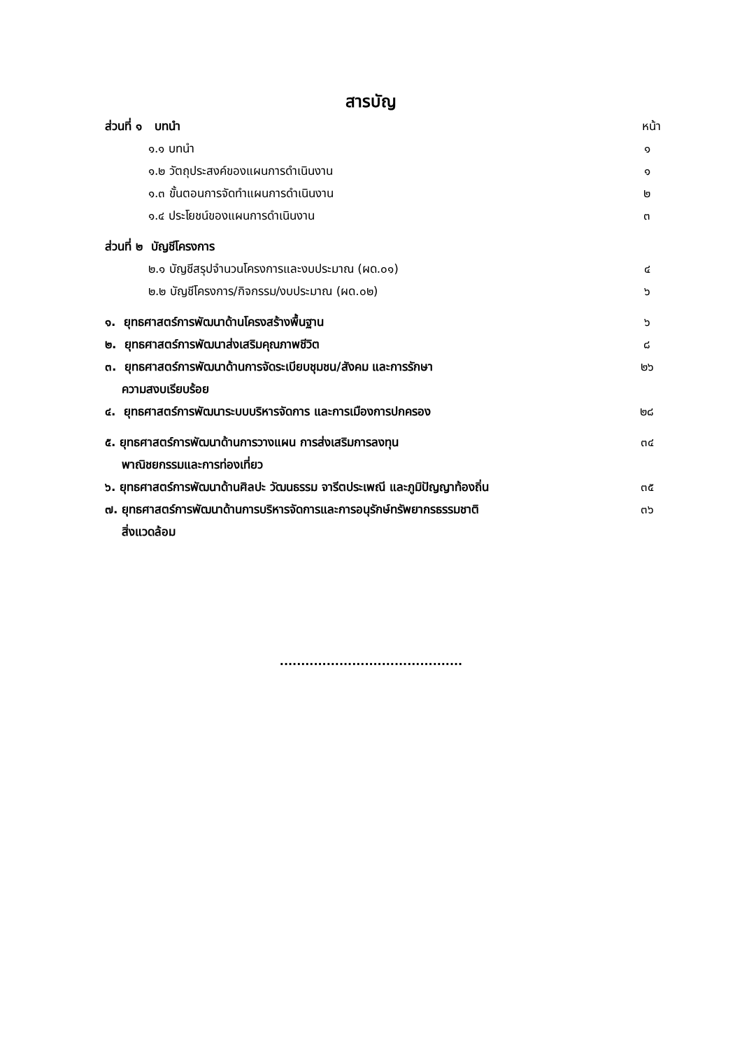สารบัญ
ส่วนที่ ๑ บทนำ หน้า
๑.๑ บทนำ ๑
๑.๒ วัตถุประสงค์ของแผนการดำเนินงาน ๑
๑.๓ ขั้นตอนการจัดทำแผนการดำเนินงาน ๒
๑.๔ ประโยชน์ของแผนการดำเนินงาน ๓
ส่วนที่ ๒ บัญชีโครงการ
๒.๑ บัญชีสรุปจำนวนโครงการและงบประมาณ (ผด.๐๑) ๔
๒.๒ บัญชีโครงการ/กิจกรรม/งบประมาณ (ผด.๐๒) ๖
๑. ยุทธศาสตร์การพัฒนาด้านโครงสร้างพื้นฐาน ๖
๒. ยุทธศาสตร์การพัฒนาส่งเสริมคุณภาพชีวิต ๘
๓. ยุทธศาสตร์การพัฒนาด้านการจัดระเบียบชุมชน/สังคม และการรักษา
ความสงบเรียบร้อย ๒๖
๔. ยุทธศาสตร์การพัฒนาระบบบริหารจัดการ และการเมืองการปกครอง ๒๘
๕. ยุทธศาสตร์การพัฒนาด้านการวางแผน การส่งเสริมการลงทุน
พาณิชยกรรมและการท่องเที่ยว ๓๔
๖. ยุทธศาสตร์การพัฒนาด้านศิลปะ วัฒนธรรม จารีตประเพณี และภูมิปัญญาท้องถิ่น ๓๕
๗. ยุทธศาสตร์การพัฒนาด้านการบริหารจัดการและการอนุรักษ์ทรัพยากรธรรมชาติ
สิ่งแวดล้อม ๓๖
...........................................